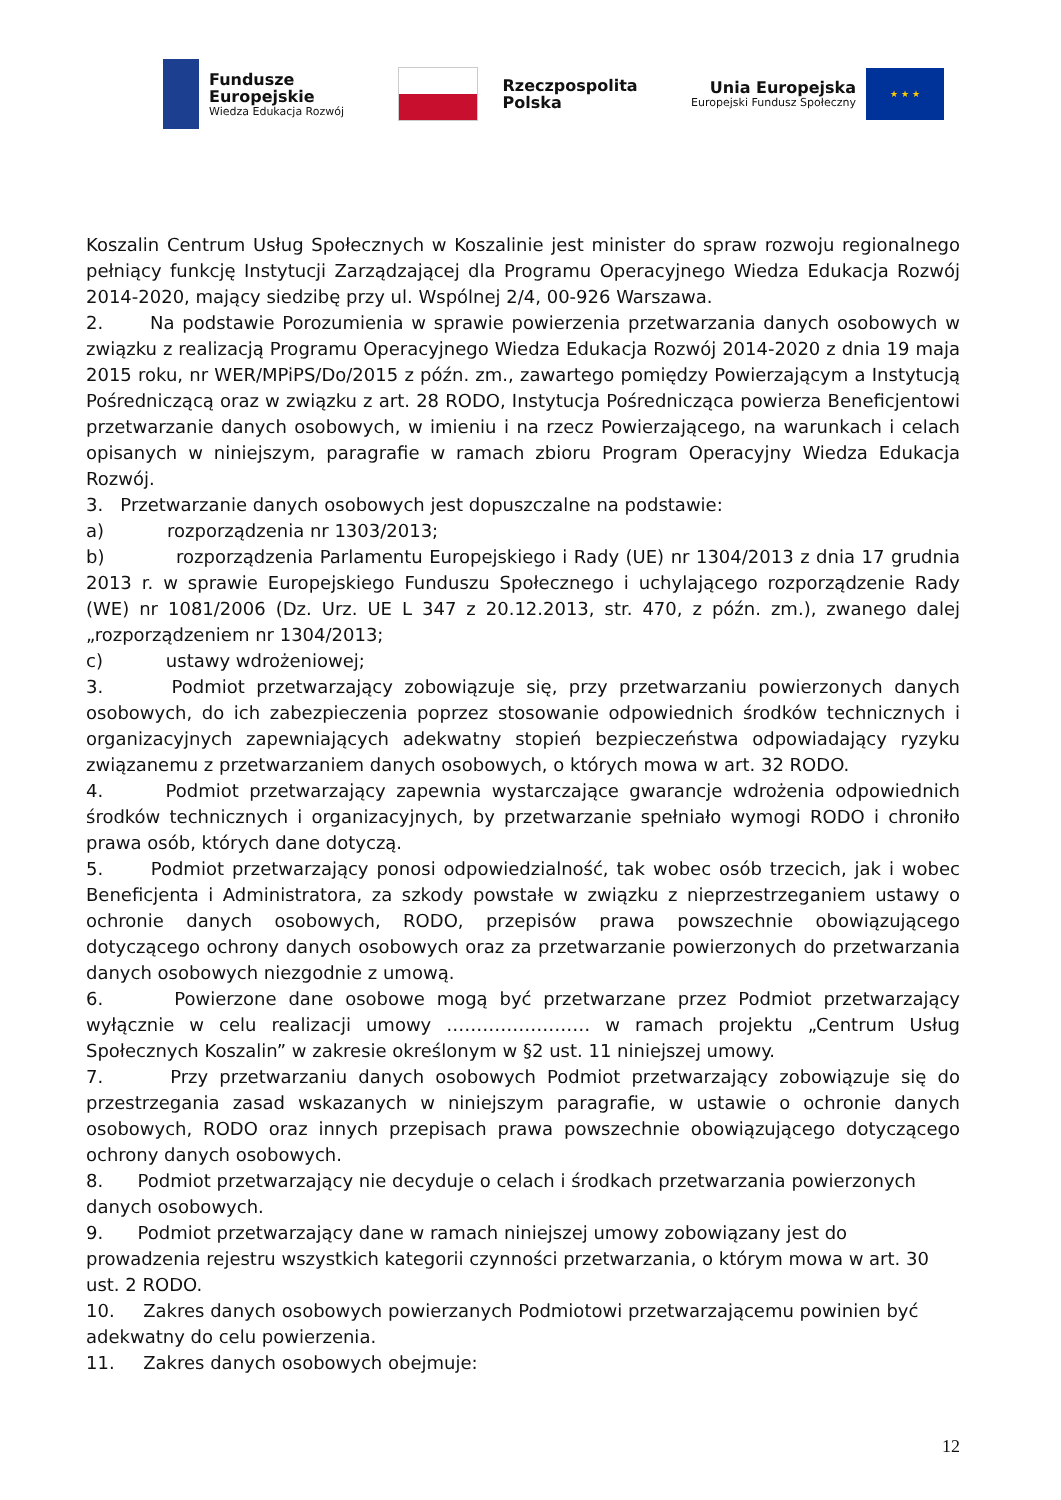Fundusze
Europejskie
Wiedza Edukacja Rozwój
Rzeczpospolita
Polska
Unia Europejska
Europejski Fundusz Społeczny
★ ★ ★
Koszalin Centrum Usług Społecznych w Koszalinie jest minister do spraw rozwoju regionalnego pełniący funkcję Instytucji Zarządzającej dla Programu Operacyjnego Wiedza Edukacja Rozwój 2014-2020, mający siedzibę przy ul. Wspólnej 2/4, 00-926 Warszawa.
2. Na podstawie Porozumienia w sprawie powierzenia przetwarzania danych osobowych w związku z realizacją Programu Operacyjnego Wiedza Edukacja Rozwój 2014-2020 z dnia 19 maja 2015 roku, nr WER/MPiPS/Do/2015 z późn. zm., zawartego pomiędzy Powierzającym a Instytucją Pośredniczącą oraz w związku z art. 28 RODO, Instytucja Pośrednicząca powierza Beneficjentowi przetwarzanie danych osobowych, w imieniu i na rzecz Powierzającego, na warunkach i celach opisanych w niniejszym, paragrafie w ramach zbioru Program Operacyjny Wiedza Edukacja Rozwój.
3. Przetwarzanie danych osobowych jest dopuszczalne na podstawie:
a) rozporządzenia nr 1303/2013;
b) rozporządzenia Parlamentu Europejskiego i Rady (UE) nr 1304/2013 z dnia 17 grudnia 2013 r. w sprawie Europejskiego Funduszu Społecznego i uchylającego rozporządzenie Rady (WE) nr 1081/2006 (Dz. Urz. UE L 347 z 20.12.2013, str. 470, z późn. zm.), zwanego dalej „rozporządzeniem nr 1304/2013;
c) ustawy wdrożeniowej;
3. Podmiot przetwarzający zobowiązuje się, przy przetwarzaniu powierzonych danych osobowych, do ich zabezpieczenia poprzez stosowanie odpowiednich środków technicznych i organizacyjnych zapewniających adekwatny stopień bezpieczeństwa odpowiadający ryzyku związanemu z przetwarzaniem danych osobowych, o których mowa w art. 32 RODO.
4. Podmiot przetwarzający zapewnia wystarczające gwarancje wdrożenia odpowiednich środków technicznych i organizacyjnych, by przetwarzanie spełniało wymogi RODO i chroniło prawa osób, których dane dotyczą.
5. Podmiot przetwarzający ponosi odpowiedzialność, tak wobec osób trzecich, jak i wobec Beneficjenta i Administratora, za szkody powstałe w związku z nieprzestrzeganiem ustawy o ochronie danych osobowych, RODO, przepisów prawa powszechnie obowiązującego dotyczącego ochrony danych osobowych oraz za przetwarzanie powierzonych do przetwarzania danych osobowych niezgodnie z umową.
6. Powierzone dane osobowe mogą być przetwarzane przez Podmiot przetwarzający wyłącznie w celu realizacji umowy …………………… w ramach projektu „Centrum Usług Społecznych Koszalin” w zakresie określonym w §2 ust. 11 niniejszej umowy.
7. Przy przetwarzaniu danych osobowych Podmiot przetwarzający zobowiązuje się do przestrzegania zasad wskazanych w niniejszym paragrafie, w ustawie o ochronie danych osobowych, RODO oraz innych przepisach prawa powszechnie obowiązującego dotyczącego ochrony danych osobowych.
8. Podmiot przetwarzający nie decyduje o celach i środkach przetwarzania powierzonych danych osobowych.
9. Podmiot przetwarzający dane w ramach niniejszej umowy zobowiązany jest do prowadzenia rejestru wszystkich kategorii czynności przetwarzania, o którym mowa w art. 30 ust. 2 RODO.
10. Zakres danych osobowych powierzanych Podmiotowi przetwarzającemu powinien być adekwatny do celu powierzenia.
11. Zakres danych osobowych obejmuje:
12